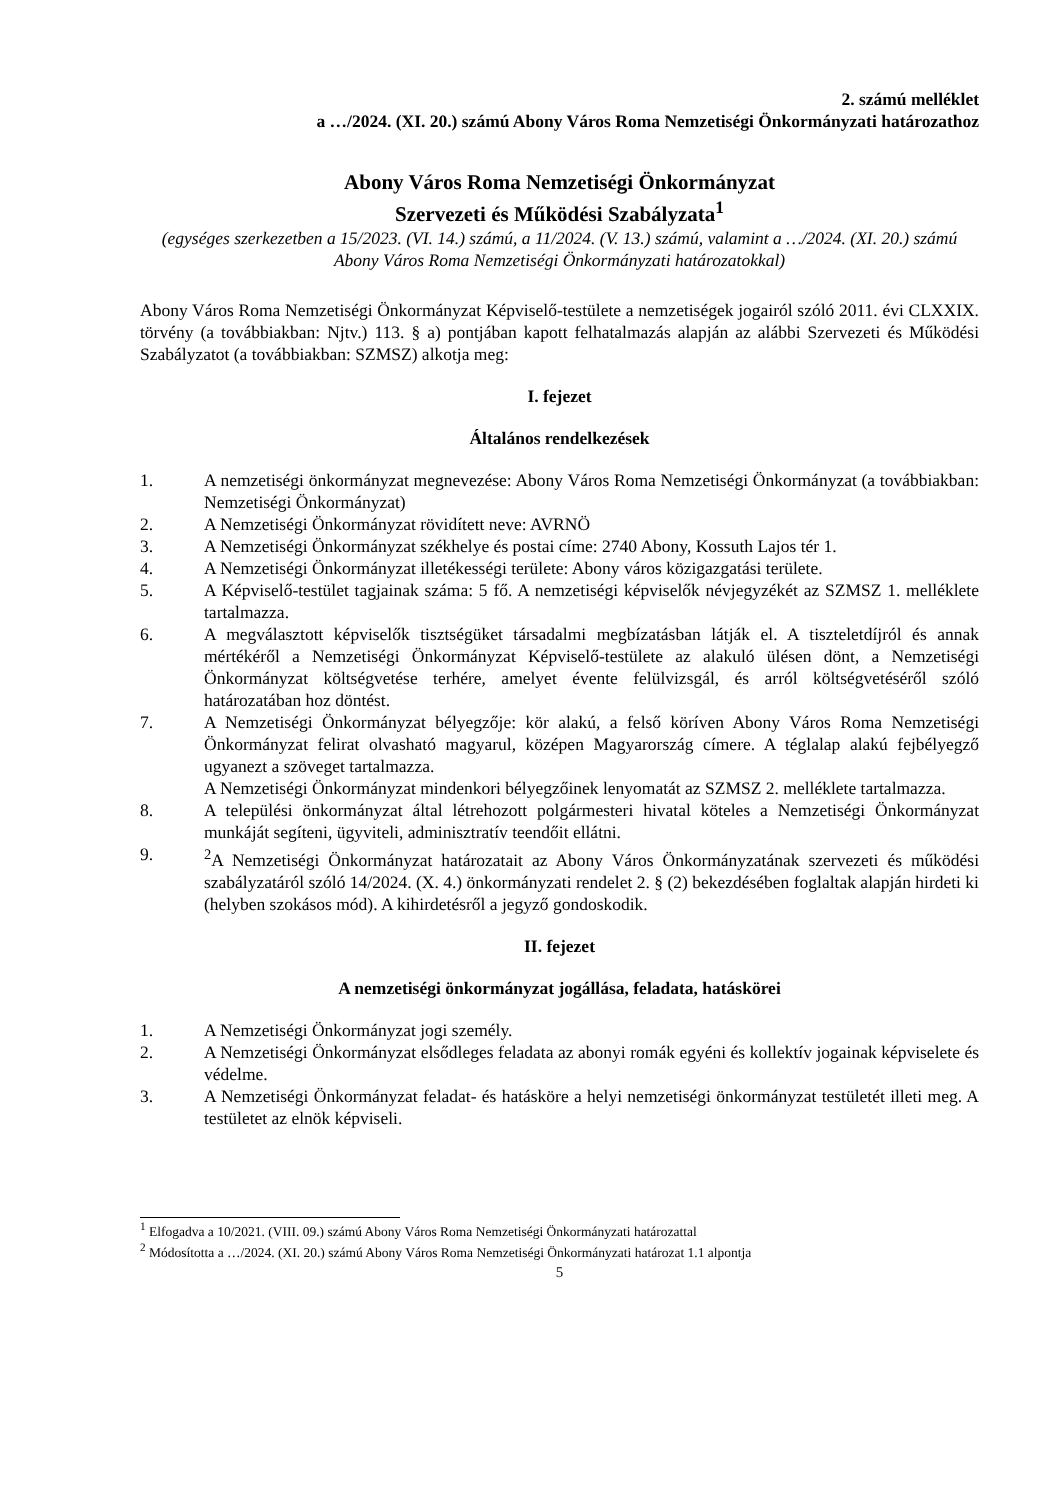2. számú melléklet
a …/2024. (XI. 20.) számú Abony Város Roma Nemzetiségi Önkormányzati határozathoz
Abony Város Roma Nemzetiségi Önkormányzat
Szervezeti és Működési Szabályzata<sup>1</sup>
(egységes szerkezetben a 15/2023. (VI. 14.) számú, a 11/2024. (V. 13.) számú, valamint a …/2024. (XI. 20.) számú Abony Város Roma Nemzetiségi Önkormányzati határozatokkal)
Abony Város Roma Nemzetiségi Önkormányzat Képviselő-testülete a nemzetiségek jogairól szóló 2011. évi CLXXIX. törvény (a továbbiakban: Njtv.) 113. § a) pontjában kapott felhatalmazás alapján az alábbi Szervezeti és Működési Szabályzatot (a továbbiakban: SZMSZ) alkotja meg:
I. fejezet
Általános rendelkezések
1. A nemzetiségi önkormányzat megnevezése: Abony Város Roma Nemzetiségi Önkormányzat (a továbbiakban: Nemzetiségi Önkormányzat)
2. A Nemzetiségi Önkormányzat rövidített neve: AVRNÖ
3. A Nemzetiségi Önkormányzat székhelye és postai címe: 2740 Abony, Kossuth Lajos tér 1.
4. A Nemzetiségi Önkormányzat illetékességi területe: Abony város közigazgatási területe.
5. A Képviselő-testület tagjainak száma: 5 fő. A nemzetiségi képviselők névjegyzékét az SZMSZ 1. melléklete tartalmazza.
6. A megválasztott képviselők tisztségüket társadalmi megbízatásban látják el. A tiszteletdíjról és annak mértékéről a Nemzetiségi Önkormányzat Képviselő-testülete az alakuló ülésen dönt, a Nemzetiségi Önkormányzat költségvetése terhére, amelyet évente felülvizsgál, és arról költségvetéséről szóló határozatában hoz döntést.
7. A Nemzetiségi Önkormányzat bélyegzője: kör alakú, a felső köríven Abony Város Roma Nemzetiségi Önkormányzat felirat olvasható magyarul, középen Magyarország címere. A téglalap alakú fejbélyegző ugyanezt a szöveget tartalmazza.
A Nemzetiségi Önkormányzat mindenkori bélyegzőinek lenyomatát az SZMSZ 2. melléklete tartalmazza.
8. A települési önkormányzat által létrehozott polgármesteri hivatal köteles a Nemzetiségi Önkormányzat munkáját segíteni, ügyviteli, adminisztratív teendőit ellátni.
9. <sup>2</sup>A Nemzetiségi Önkormányzat határozatait az Abony Város Önkormányzatának szervezeti és működési szabályzatáról szóló 14/2024. (X. 4.) önkormányzati rendelet 2. § (2) bekezdésében foglaltak alapján hirdeti ki (helyben szokásos mód). A kihirdetésről a jegyző gondoskodik.
II. fejezet
A nemzetiségi önkormányzat jogállása, feladata, hatáskörei
1. A Nemzetiségi Önkormányzat jogi személy.
2. A Nemzetiségi Önkormányzat elsődleges feladata az abonyi romák egyéni és kollektív jogainak képviselete és védelme.
3. A Nemzetiségi Önkormányzat feladat- és hatásköre a helyi nemzetiségi önkormányzat testületét illeti meg. A testületet az elnök képviseli.
<sup>1</sup> Elfogadva a 10/2021. (VIII. 09.) számú Abony Város Roma Nemzetiségi Önkormányzati határozattal
<sup>2</sup> Módosította a …/2024. (XI. 20.) számú Abony Város Roma Nemzetiségi Önkormányzati határozat 1.1 alpontja
5